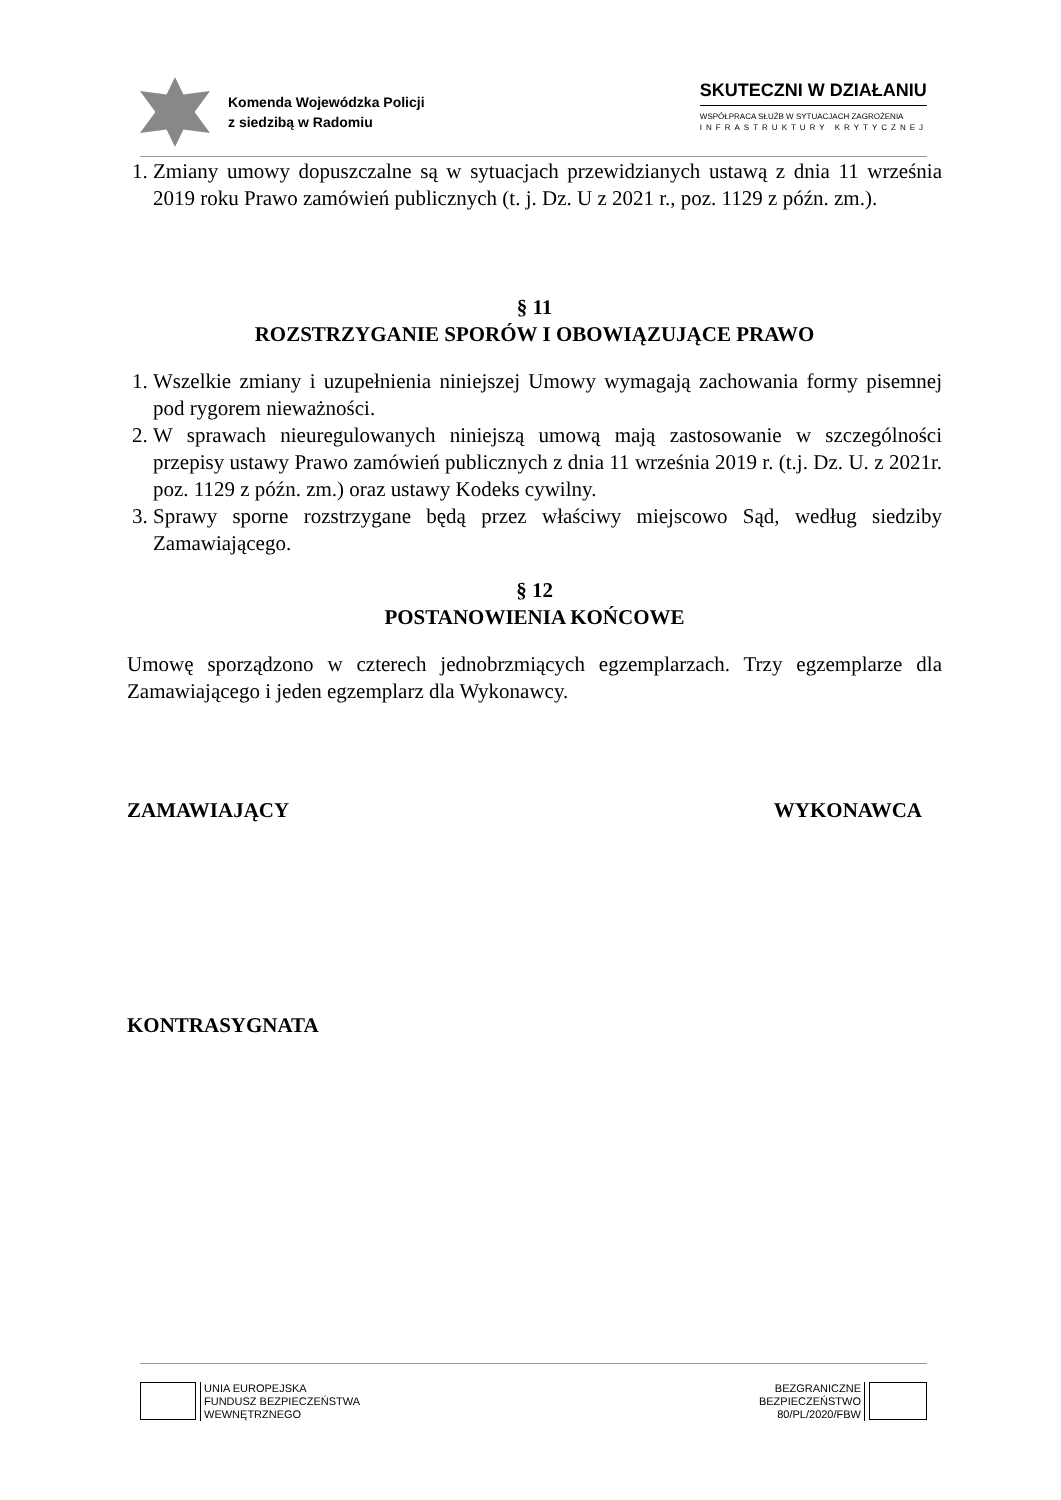Komenda Wojewódzka Policji
z siedzibą w Radomiu
SKUTECZNI W DZIAŁANIU
WSPÓŁPRACA SŁUŻB W SYTUACJACH ZAGROŻENIA
INFRASTRUKTURY KRYTYCZNEJ
1. Zmiany umowy dopuszczalne są w sytuacjach przewidzianych ustawą z dnia 11 września 2019 roku Prawo zamówień publicznych (t. j. Dz. U z 2021 r., poz. 1129 z późn. zm.).
§ 11
ROZSTRZYGANIE SPORÓW I OBOWIĄZUJĄCE PRAWO
1. Wszelkie zmiany i uzupełnienia niniejszej Umowy wymagają zachowania formy pisemnej pod rygorem nieważności.
2. W sprawach nieuregulowanych niniejszą umową mają zastosowanie w szczególności przepisy ustawy Prawo zamówień publicznych z dnia 11 września 2019 r. (t.j. Dz. U. z 2021r. poz. 1129 z późn. zm.) oraz ustawy Kodeks cywilny.
3. Sprawy sporne rozstrzygane będą przez właściwy miejscowo Sąd, według siedziby Zamawiającego.
§ 12
POSTANOWIENIA KOŃCOWE
Umowę sporządzono w czterech jednobrzmiących egzemplarzach. Trzy egzemplarze dla Zamawiającego i jeden egzemplarz dla Wykonawcy.
ZAMAWIAJĄCY WYKONAWCA
KONTRASYGNATA
UNIA EUROPEJSKA
FUNDUSZ BEZPIECZEŃSTWA
WEWNĘTRZNEGO
BEZGRANICZNE
BEZPIECZEŃSTWO
80/PL/2020/FBW